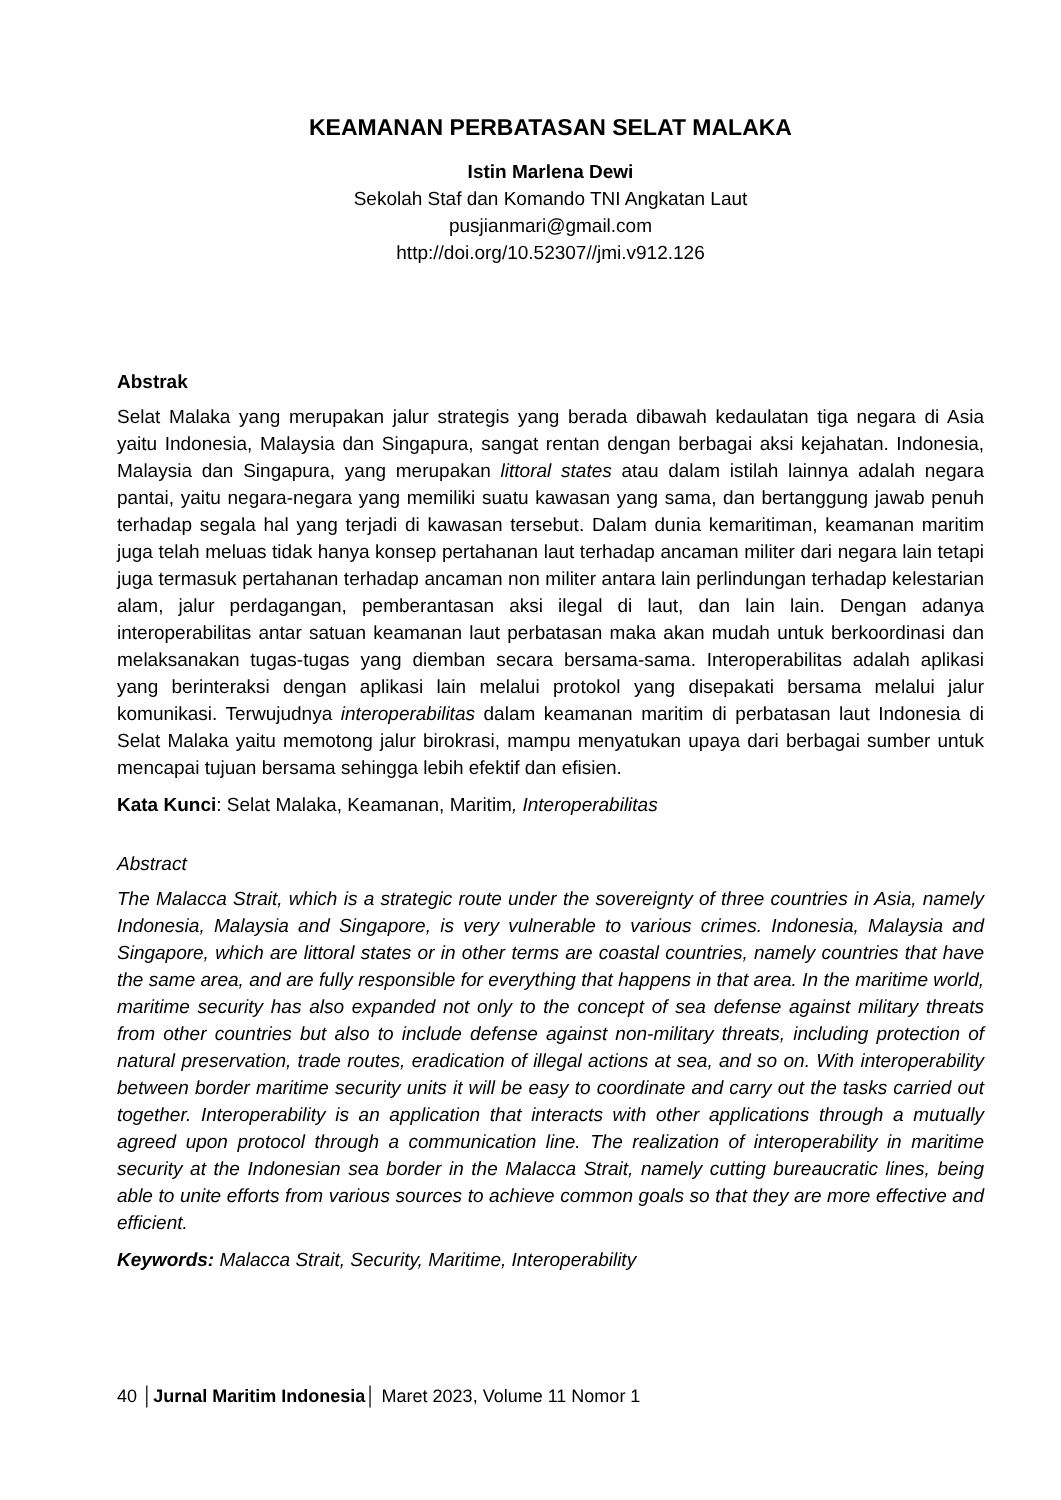KEAMANAN PERBATASAN SELAT MALAKA
Istin Marlena Dewi
Sekolah Staf dan Komando TNI Angkatan Laut
pusjianmari@gmail.com
http://doi.org/10.52307//jmi.v912.126
Abstrak
Selat Malaka yang merupakan jalur strategis yang berada dibawah kedaulatan tiga negara di Asia yaitu Indonesia, Malaysia dan Singapura, sangat rentan dengan berbagai aksi kejahatan. Indonesia, Malaysia dan Singapura, yang merupakan littoral states atau dalam istilah lainnya adalah negara pantai, yaitu negara-negara yang memiliki suatu kawasan yang sama, dan bertanggung jawab penuh terhadap segala hal yang terjadi di kawasan tersebut. Dalam dunia kemaritiman, keamanan maritim juga telah meluas tidak hanya konsep pertahanan laut terhadap ancaman militer dari negara lain tetapi juga termasuk pertahanan terhadap ancaman non militer antara lain perlindungan terhadap kelestarian alam, jalur perdagangan, pemberantasan aksi ilegal di laut, dan lain lain. Dengan adanya interoperabilitas antar satuan keamanan laut perbatasan maka akan mudah untuk berkoordinasi dan melaksanakan tugas-tugas yang diemban secara bersama-sama. Interoperabilitas adalah aplikasi yang berinteraksi dengan aplikasi lain melalui protokol yang disepakati bersama melalui jalur komunikasi. Terwujudnya interoperabilitas dalam keamanan maritim di perbatasan laut Indonesia di Selat Malaka yaitu memotong jalur birokrasi, mampu menyatukan upaya dari berbagai sumber untuk mencapai tujuan bersama sehingga lebih efektif dan efisien.
Kata Kunci: Selat Malaka, Keamanan, Maritim, Interoperabilitas
Abstract
The Malacca Strait, which is a strategic route under the sovereignty of three countries in Asia, namely Indonesia, Malaysia and Singapore, is very vulnerable to various crimes. Indonesia, Malaysia and Singapore, which are littoral states or in other terms are coastal countries, namely countries that have the same area, and are fully responsible for everything that happens in that area. In the maritime world, maritime security has also expanded not only to the concept of sea defense against military threats from other countries but also to include defense against non-military threats, including protection of natural preservation, trade routes, eradication of illegal actions at sea, and so on. With interoperability between border maritime security units it will be easy to coordinate and carry out the tasks carried out together. Interoperability is an application that interacts with other applications through a mutually agreed upon protocol through a communication line. The realization of interoperability in maritime security at the Indonesian sea border in the Malacca Strait, namely cutting bureaucratic lines, being able to unite efforts from various sources to achieve common goals so that they are more effective and efficient.
Keywords: Malacca Strait, Security, Maritime, Interoperability
40 │Jurnal Maritim Indonesia│ Maret 2023, Volume 11 Nomor 1